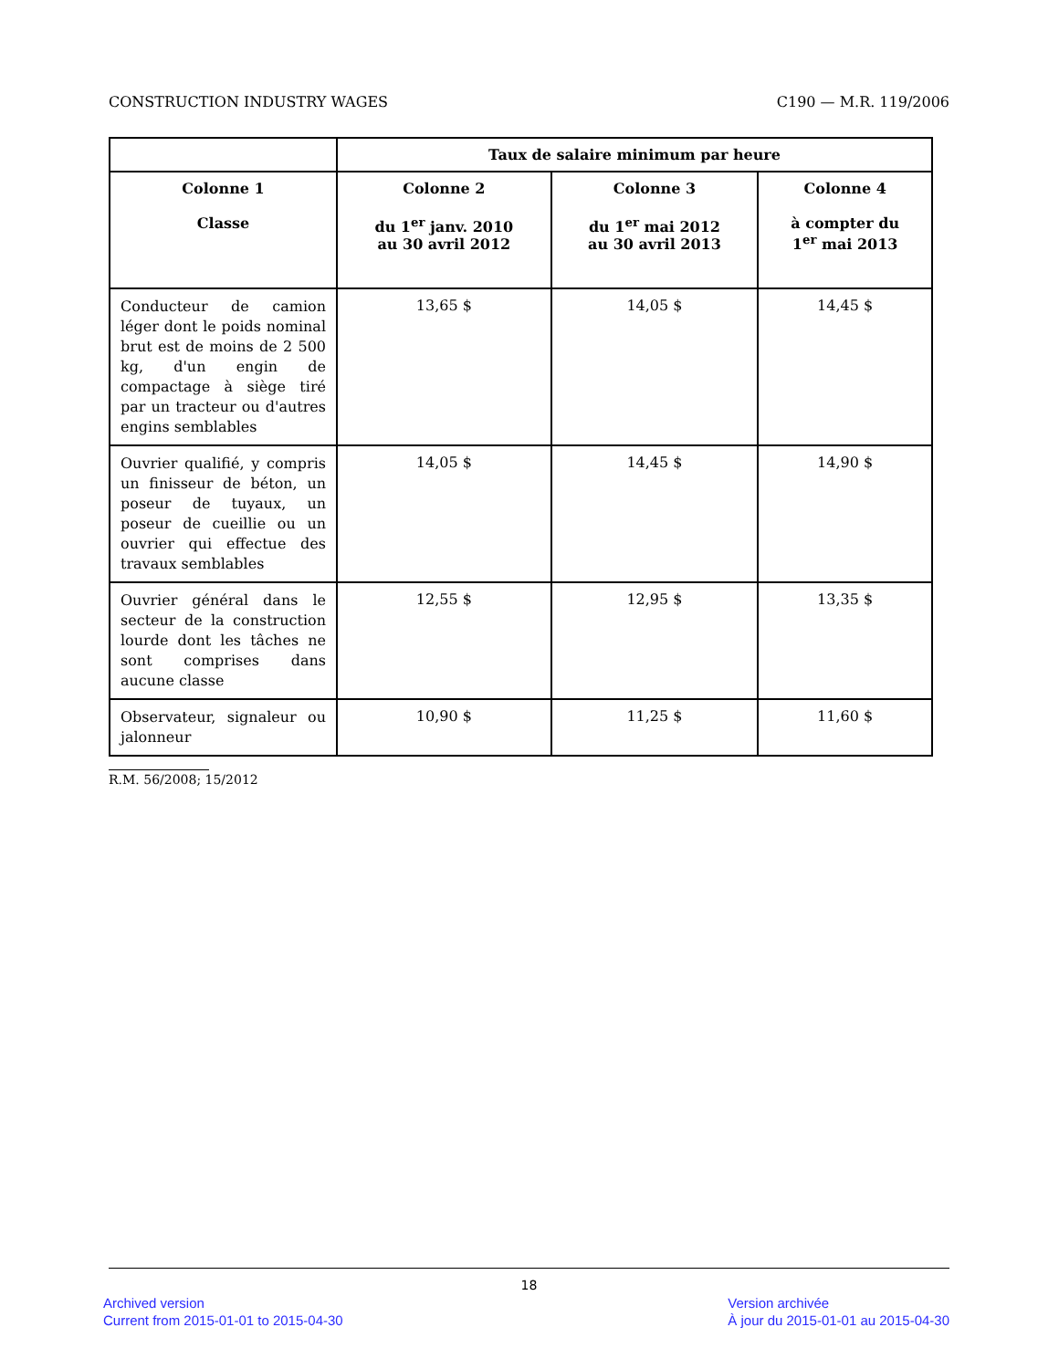CONSTRUCTION INDUSTRY WAGES C190 — M.R. 119/2006
| | Taux de salaire minimum par heure | | |
| --- | --- | --- | --- |
| Colonne 1 Classe | Colonne 2 du 1<sup>er</sup> janv. 2010 au 30 avril 2012 | Colonne 3 du 1<sup>er</sup> mai 2012 au 30 avril 2013 | Colonne 4 à compter du 1<sup>er</sup> mai 2013 |
| Conducteur de camion léger dont le poids nominal brut est de moins de 2 500 kg, d'un engin de compactage à siège tiré par un tracteur ou d'autres engins semblables | 13,65 $ | 14,05 $ | 14,45 $ |
| Ouvrier qualifié, y compris un finisseur de béton, un poseur de tuyaux, un poseur de cueillie ou un ouvrier qui effectue des travaux semblables | 14,05 $ | 14,45 $ | 14,90 $ |
| Ouvrier général dans le secteur de la construction lourde dont les tâches ne sont comprises dans aucune classe | 12,55 $ | 12,95 $ | 13,35 $ |
| Observateur, signaleur ou jalonneur | 10,90 $ | 11,25 $ | 11,60 $ |
R.M. 56/2008; 15/2012
18
Archived version
Current from 2015-01-01 to 2015-04-30
Version archivée
À jour du 2015-01-01 au 2015-04-30